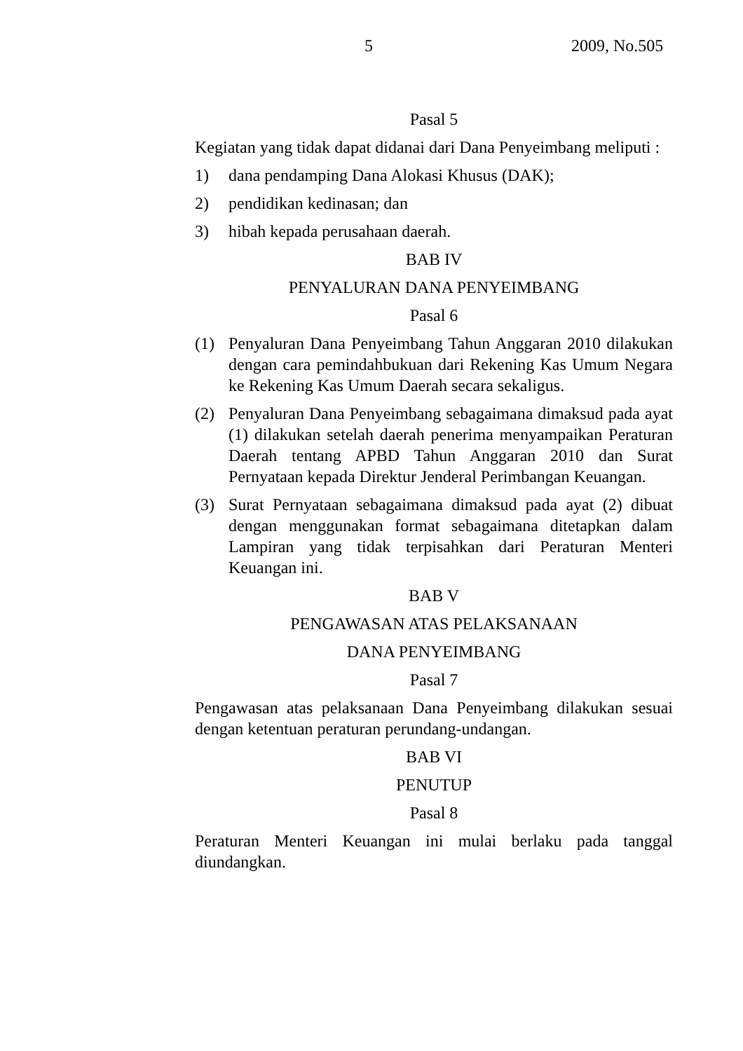5 2009, No.505
Pasal 5
Kegiatan yang tidak dapat didanai dari Dana Penyeimbang meliputi :
1) dana pendamping Dana Alokasi Khusus (DAK);
2) pendidikan kedinasan; dan
3) hibah kepada perusahaan daerah.
BAB IV
PENYALURAN DANA PENYEIMBANG
Pasal 6
(1) Penyaluran Dana Penyeimbang Tahun Anggaran 2010 dilakukan dengan cara pemindahbukuan dari Rekening Kas Umum Negara ke Rekening Kas Umum Daerah secara sekaligus.
(2) Penyaluran Dana Penyeimbang sebagaimana dimaksud pada ayat (1) dilakukan setelah daerah penerima menyampaikan Peraturan Daerah tentang APBD Tahun Anggaran 2010 dan Surat Pernyataan kepada Direktur Jenderal Perimbangan Keuangan.
(3) Surat Pernyataan sebagaimana dimaksud pada ayat (2) dibuat dengan menggunakan format sebagaimana ditetapkan dalam Lampiran yang tidak terpisahkan dari Peraturan Menteri Keuangan ini.
BAB V
PENGAWASAN ATAS PELAKSANAAN
DANA PENYEIMBANG
Pasal 7
Pengawasan atas pelaksanaan Dana Penyeimbang dilakukan sesuai dengan ketentuan peraturan perundang-undangan.
BAB VI
PENUTUP
Pasal 8
Peraturan Menteri Keuangan ini mulai berlaku pada tanggal diundangkan.